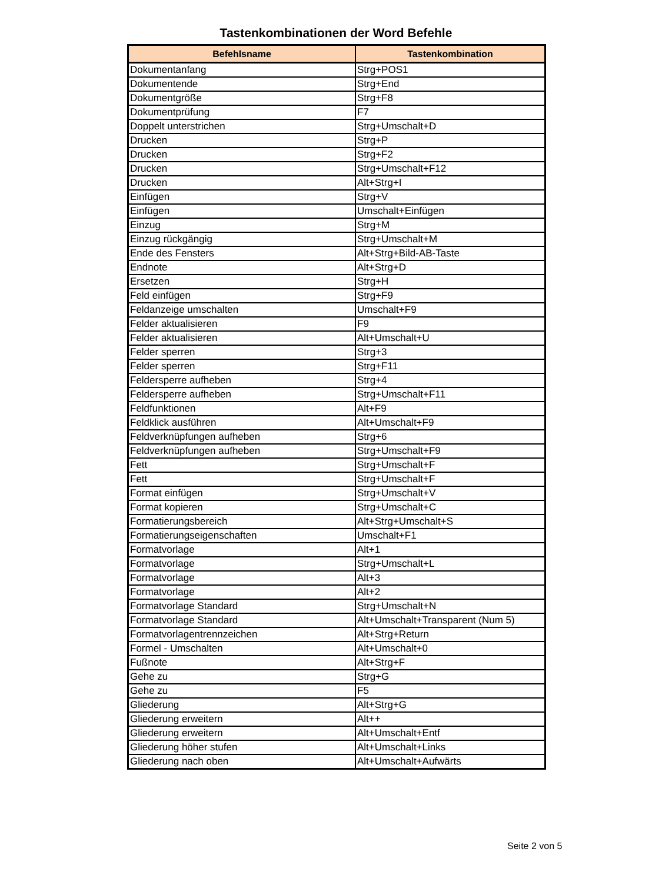Tastenkombinationen der Word Befehle
| Befehlsname | Tastenkombination |
| --- | --- |
| Dokumentanfang | Strg+POS1 |
| Dokumentende | Strg+End |
| Dokumentgröße | Strg+F8 |
| Dokumentprüfung | F7 |
| Doppelt unterstrichen | Strg+Umschalt+D |
| Drucken | Strg+P |
| Drucken | Strg+F2 |
| Drucken | Strg+Umschalt+F12 |
| Drucken | Alt+Strg+I |
| Einfügen | Strg+V |
| Einfügen | Umschalt+Einfügen |
| Einzug | Strg+M |
| Einzug rückgängig | Strg+Umschalt+M |
| Ende des Fensters | Alt+Strg+Bild-AB-Taste |
| Endnote | Alt+Strg+D |
| Ersetzen | Strg+H |
| Feld einfügen | Strg+F9 |
| Feldanzeige umschalten | Umschalt+F9 |
| Felder aktualisieren | F9 |
| Felder aktualisieren | Alt+Umschalt+U |
| Felder sperren | Strg+3 |
| Felder sperren | Strg+F11 |
| Feldersperre aufheben | Strg+4 |
| Feldersperre aufheben | Strg+Umschalt+F11 |
| Feldfunktionen | Alt+F9 |
| Feldklick ausführen | Alt+Umschalt+F9 |
| Feldverknüpfungen aufheben | Strg+6 |
| Feldverknüpfungen aufheben | Strg+Umschalt+F9 |
| Fett | Strg+Umschalt+F |
| Fett | Strg+Umschalt+F |
| Format einfügen | Strg+Umschalt+V |
| Format kopieren | Strg+Umschalt+C |
| Formatierungsbereich | Alt+Strg+Umschalt+S |
| Formatierungseigenschaften | Umschalt+F1 |
| Formatvorlage | Alt+1 |
| Formatvorlage | Strg+Umschalt+L |
| Formatvorlage | Alt+3 |
| Formatvorlage | Alt+2 |
| Formatvorlage Standard | Strg+Umschalt+N |
| Formatvorlage Standard | Alt+Umschalt+Transparent (Num 5) |
| Formatvorlagentrennzeichen | Alt+Strg+Return |
| Formel - Umschalten | Alt+Umschalt+0 |
| Fußnote | Alt+Strg+F |
| Gehe zu | Strg+G |
| Gehe zu | F5 |
| Gliederung | Alt+Strg+G |
| Gliederung erweitern | Alt++ |
| Gliederung erweitern | Alt+Umschalt+Entf |
| Gliederung höher stufen | Alt+Umschalt+Links |
| Gliederung nach oben | Alt+Umschalt+Aufwärts |
Seite 2 von 5